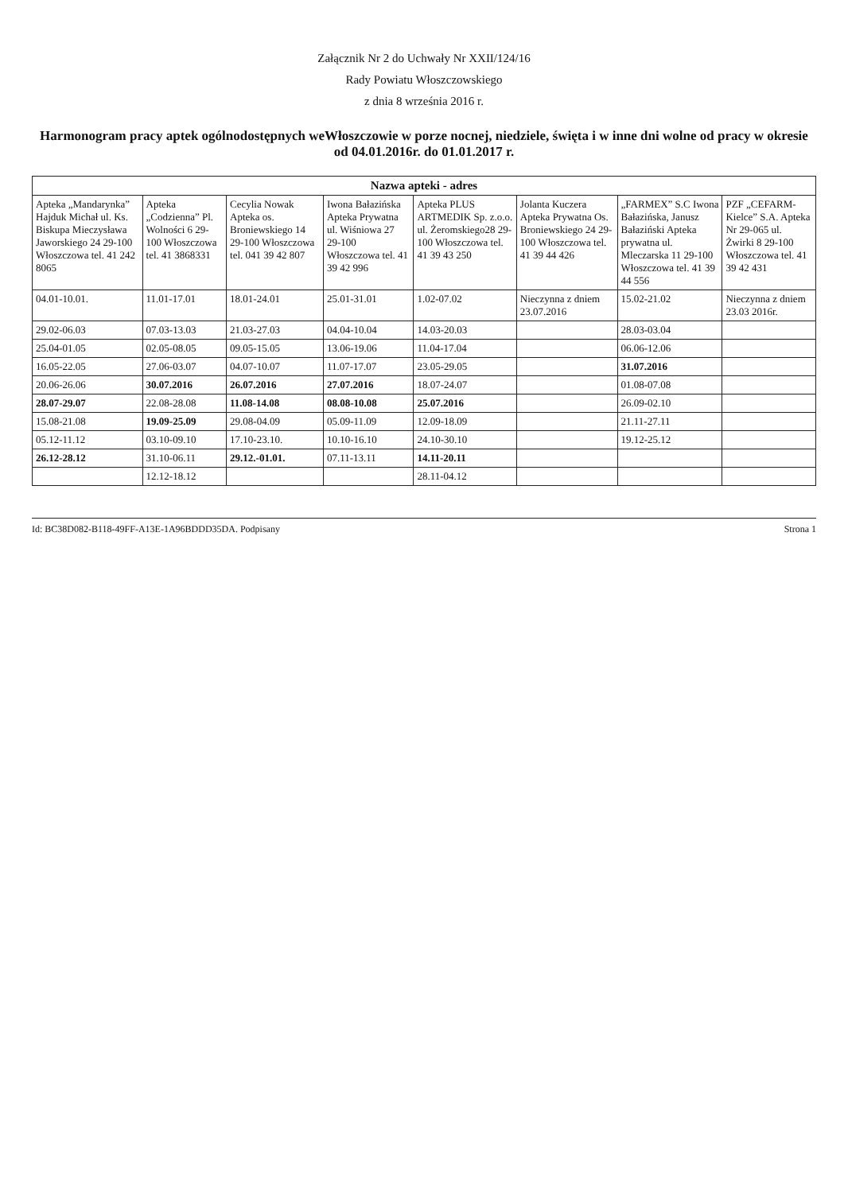Załącznik Nr 2 do Uchwały Nr XXII/124/16
Rady Powiatu Włoszczowskiego
z dnia 8 września 2016 r.
Harmonogram pracy aptek ogólnodostępnych weWłoszczowie w porze nocnej, niedziele, święta i w inne dni wolne od pracy w okresie od 04.01.2016r. do 01.01.2017 r.
| Nazwa apteki - adres | | | | | | | |
| --- | --- | --- | --- | --- | --- | --- | --- |
| Apteka „Mandarynka” Hajduk Michał ul. Ks. Biskupa Mieczysława Jaworskiego 24 29-100 Włoszczowa tel. 41 242 8065 | Apteka „Codzienna” Pl. Wolności 6 29-100 Włoszczowa tel. 41 3868331 | Cecylia Nowak Apteka os. Broniewskiego 14 29-100 Włoszczowa tel. 041 39 42 807 | Iwona Bałazińska Apteka Prywatna ul. Wiśniowa 27 29-100 Włoszczowa tel. 41 39 42 996 | Apteka PLUS ARTMEDIK Sp. z.o.o. ul. Żeromskiego28 29-100 Włoszczowa tel. 41 39 43 250 | Jolanta Kuczera Apteka Prywatna Os. Broniewskiego 24 29-100 Włoszczowa tel. 41 39 44 426 | „FARMEX” S.C Iwona Bałazińska, Janusz Bałaziński Apteka prywatna ul. Mleczarska 11 29-100 Włoszczowa tel. 41 39 44 556 | PZF „CEFARM-Kielce” S.A. Apteka Nr 29-065 ul. Żwirki 8 29-100 Włoszczowa tel. 41 39 42 431 |
| 04.01-10.01. | 11.01-17.01 | 18.01-24.01 | 25.01-31.01 | 1.02-07.02 | Nieczynna z dniem 23.07.2016 | 15.02-21.02 | Nieczynna z dniem 23.03 2016r. |
| 29.02-06.03 | 07.03-13.03 | 21.03-27.03 | 04.04-10.04 | 14.03-20.03 | | 28.03-03.04 | |
| 25.04-01.05 | 02.05-08.05 | 09.05-15.05 | 13.06-19.06 | 11.04-17.04 | | 06.06-12.06 | |
| 16.05-22.05 | 27.06-03.07 | 04.07-10.07 | 11.07-17.07 | 23.05-29.05 | | 31.07.2016 | |
| 20.06-26.06 | 30.07.2016 | 26.07.2016 | 27.07.2016 | 18.07-24.07 | | 01.08-07.08 | |
| 28.07-29.07 | 22.08-28.08 | 11.08-14.08 | 08.08-10.08 | 25.07.2016 | | 26.09-02.10 | |
| 15.08-21.08 | 19.09-25.09 | 29.08-04.09 | 05.09-11.09 | 12.09-18.09 | | 21.11-27.11 | |
| 05.12-11.12 | 03.10-09.10 | 17.10-23.10. | 10.10-16.10 | 24.10-30.10 | | 19.12-25.12 | |
| 26.12-28.12 | 31.10-06.11 | 29.12.-01.01. | 07.11-13.11 | 14.11-20.11 | | | |
| | 12.12-18.12 | | | 28.11-04.12 | | | |
Id: BC38D082-B118-49FF-A13E-1A96BDDD35DA. Podpisany Strona 1